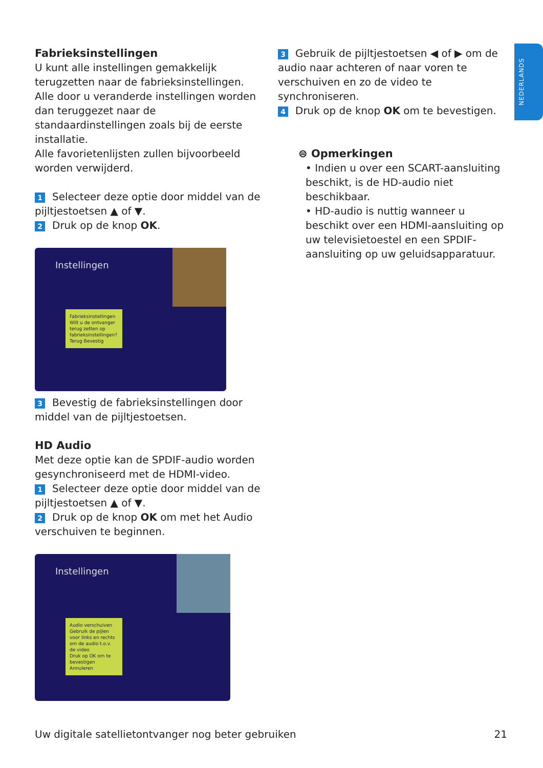NEDERLANDS
Fabrieksinstellingen
U kunt alle instellingen gemakkelijk terugzetten naar de fabrieksinstellingen. Alle door u veranderde instellingen worden dan teruggezet naar de standaardinstellingen zoals bij de eerste installatie.
Alle favorietenlijsten zullen bijvoorbeeld worden verwijderd.
1 Selecteer deze optie door middel van de pijltjestoetsen ▲ of ▼.
2 Druk op de knop OK.
Instellingen
Fabrieksinstellingen
Wilt u de ontvanger terug zetten op fabrieksinstellingen?
Terug Bevestig
3 Bevestig de fabrieksinstellingen door middel van de pijltjestoetsen.
HD Audio
Met deze optie kan de SPDIF-audio worden gesynchroniseerd met de HDMI-video.
1 Selecteer deze optie door middel van de pijltjestoetsen ▲ of ▼.
2 Druk op de knop OK om met het Audio verschuiven te beginnen.
Instellingen
Audio verschuiven
Gebruik de pijlen voor links en rechts om de audio t.o.v. de video
Druk op OK om te bevestigen Annuleren
3 Gebruik de pijltjestoetsen ◀ of ▶ om de audio naar achteren of naar voren te verschuiven en zo de video te synchroniseren.
4 Druk op de knop OK om te bevestigen.
⊜ Opmerkingen
• Indien u over een SCART-aansluiting beschikt, is de HD-audio niet beschikbaar.
• HD-audio is nuttig wanneer u beschikt over een HDMI-aansluiting op uw televisietoestel en een SPDIF-aansluiting op uw geluidsapparatuur.
Uw digitale satellietontvanger nog beter gebruiken 21